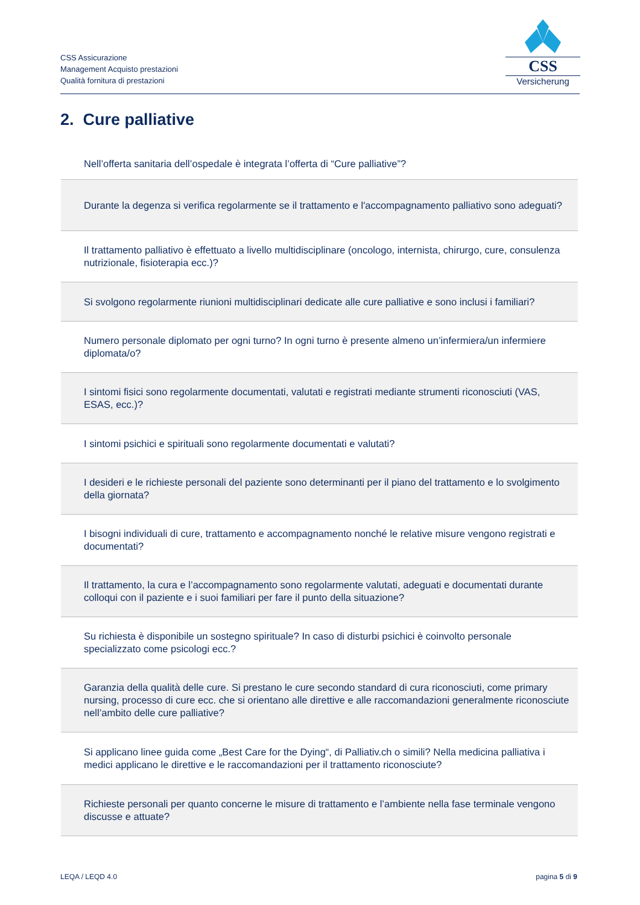CSS Assicurazione
Management Acquisto prestazioni
Qualità fornitura di prestazioni
CSS
Versicherung
2. Cure palliative
| Nell’offerta sanitaria dell’ospedale è integrata l’offerta di “Cure palliative”? |
| Durante la degenza si verifica regolarmente se il trattamento e l'accompagnamento palliativo sono adeguati? |
| Il trattamento palliativo è effettuato a livello multidisciplinare (oncologo, internista, chirurgo, cure, consulenza nutrizionale, fisioterapia ecc.)? |
| Si svolgono regolarmente riunioni multidisciplinari dedicate alle cure palliative e sono inclusi i familiari? |
| Numero personale diplomato per ogni turno? In ogni turno è presente almeno un’infermiera/un infermiere diplomata/o? |
| I sintomi fisici sono regolarmente documentati, valutati e registrati mediante strumenti riconosciuti (VAS, ESAS, ecc.)? |
| I sintomi psichici e spirituali sono regolarmente documentati e valutati? |
| I desideri e le richieste personali del paziente sono determinanti per il piano del trattamento e lo svolgimento della giornata? |
| I bisogni individuali di cure, trattamento e accompagnamento nonché le relative misure vengono registrati e documentati? |
| Il trattamento, la cura e l’accompagnamento sono regolarmente valutati, adeguati e documentati durante colloqui con il paziente e i suoi familiari per fare il punto della situazione? |
| Su richiesta è disponibile un sostegno spirituale? In caso di disturbi psichici è coinvolto personale specializzato come psicologi ecc.? |
| Garanzia della qualità delle cure. Si prestano le cure secondo standard di cura riconosciuti, come primary nursing, processo di cure ecc. che si orientano alle direttive e alle raccomandazioni generalmente riconosciute nell’ambito delle cure palliative? |
| Si applicano linee guida come „Best Care for the Dying“, di Palliativ.ch o simili? Nella medicina palliativa i medici applicano le direttive e le raccomandazioni per il trattamento riconosciute? |
| Richieste personali per quanto concerne le misure di trattamento e l’ambiente nella fase terminale vengono discusse e attuate? |
LEQA / LEQD 4.0 pagina 5 di 9